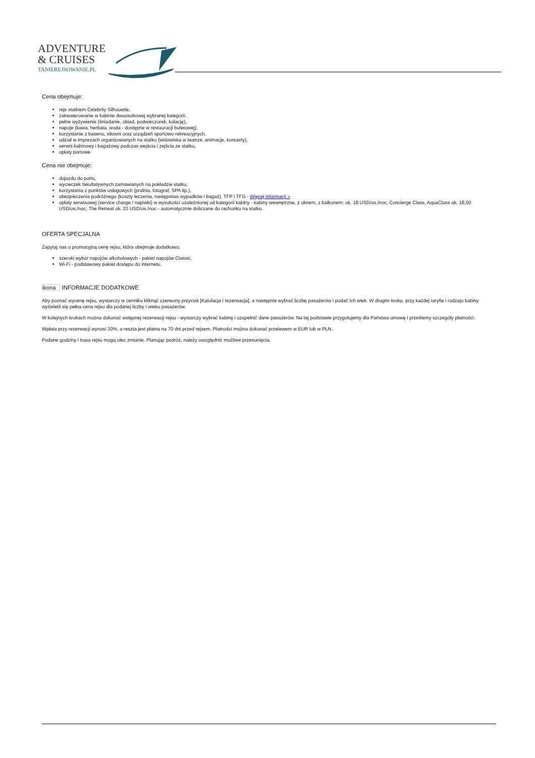ADVENTURE
& CRUISES
TANIEREJSOWANIE.PL
Cena obejmuje:
rejs statkiem Celebrity Silhouette,
zakwaterowanie w kabinie dwuosobowej wybranej kategorii,
pełne wyżywienie (śniadanie, obiad, podwieczorek, kolację),
napoje (kawa, herbata, woda - dostępne w restauracji bufetowej),
korzystanie z basenu, siłowni oraz urządzeń sportowo-rekreacyjnych,
udział w imprezach organizowanych na statku (widowiska w teatrze, animacje, koncerty),
serwis kabinowy i bagażowy podczas wejścia i zejścia ze statku,
opłaty portowe.
Cena nie obejmuje:
dojazdu do portu,
wycieczek fakultatywnych zamawianych na pokładzie statku,
korzystania z punktów usługowych (pralnia, fotograf, SPA itp.),
ubezpieczenia podróżnego (koszty leczenia, następstwa wypadków i bagaż), TFP i TFG - Więcej informacji »
opłaty serwisowej (service charge / napiwki) w wysokości uzależnionej od kategorii kabiny - kabiny wewnętrzne, z oknem, z balkonem: ok. 18 USD/os./noc; Concierge Class, AquaClass ok. 18,50 USD/os./noc; The Retreat ok. 23 USD/os./noc - automatycznie doliczane do rachunku na statku.
OFERTA SPECJALNA
Zapytaj nas o promocyjną cenę rejsu, która obejmuje dodatkowo:
szeroki wybór napojów alkoholowych - pakiet napojów Classic,
Wi-Fi - podstawowy pakiet dostępu do internetu.
ikona INFORMACJE DODATKOWE
Aby poznać wycenę rejsu, wystarczy w cenniku kliknąć czerwony przycisk [Kalulacja i rezerwacja], a następnie wybrać liczbę pasażerów i podać ich wiek. W drugim kroku, przy każdej taryfie i rodzaju kabiny wyświetli się pełna cena rejsu dla podanej liczby i wieku pasażerów.
W kolejnych krokach można dokonać wstępnej rezerwacji rejsu - wystarczy wybrać kabinę i uzupełnić dane pasażerów. Na tej podstawie przygotujemy dla Państwa umowę i prześlemy szczegóły płatności.
Wpłata przy rezerwacji wynosi 30%, a reszta jest płatna na 70 dni przed rejsem. Płatności można dokonać przelewem w EUR lub w PLN.
Podane godziny i trasa rejsu mogą ulec zmianie. Planując podróż, należy uwzględnić możliwe przesunięcia.